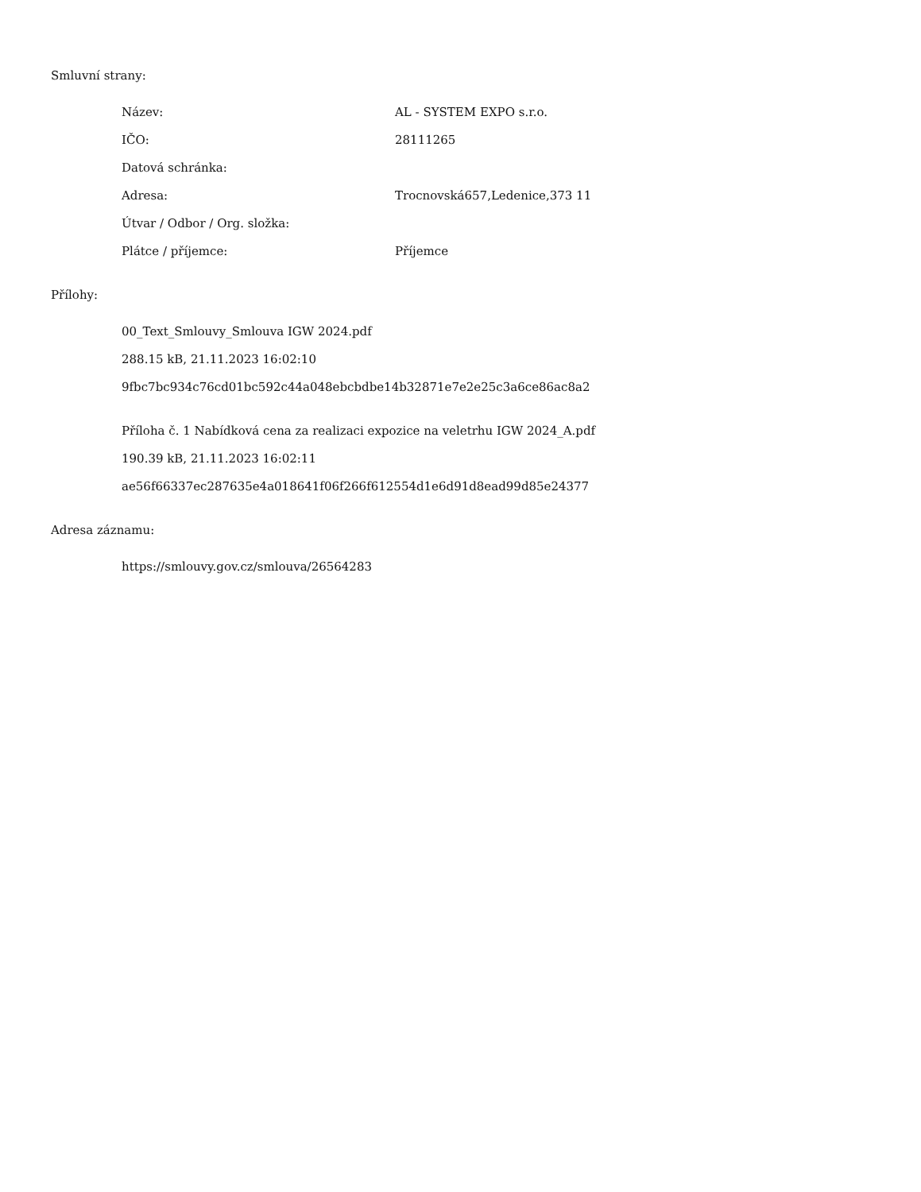Smluvní strany:
| Název: | AL - SYSTEM EXPO s.r.o. |
| IČO: | 28111265 |
| Datová schránka: | |
| Adresa: | Trocnovská657,Ledenice,373 11 |
| Útvar / Odbor / Org. složka: | |
| Plátce / příjemce: | Příjemce |
Přílohy:
00_Text_Smlouvy_Smlouva IGW 2024.pdf
288.15 kB, 21.11.2023 16:02:10
9fbc7bc934c76cd01bc592c44a048ebcbdbe14b32871e7e2e25c3a6ce86ac8a2
Příloha č. 1 Nabídková cena za realizaci expozice na veletrhu IGW 2024_A.pdf
190.39 kB, 21.11.2023 16:02:11
ae56f66337ec287635e4a018641f06f266f612554d1e6d91d8ead99d85e24377
Adresa záznamu:
https://smlouvy.gov.cz/smlouva/26564283